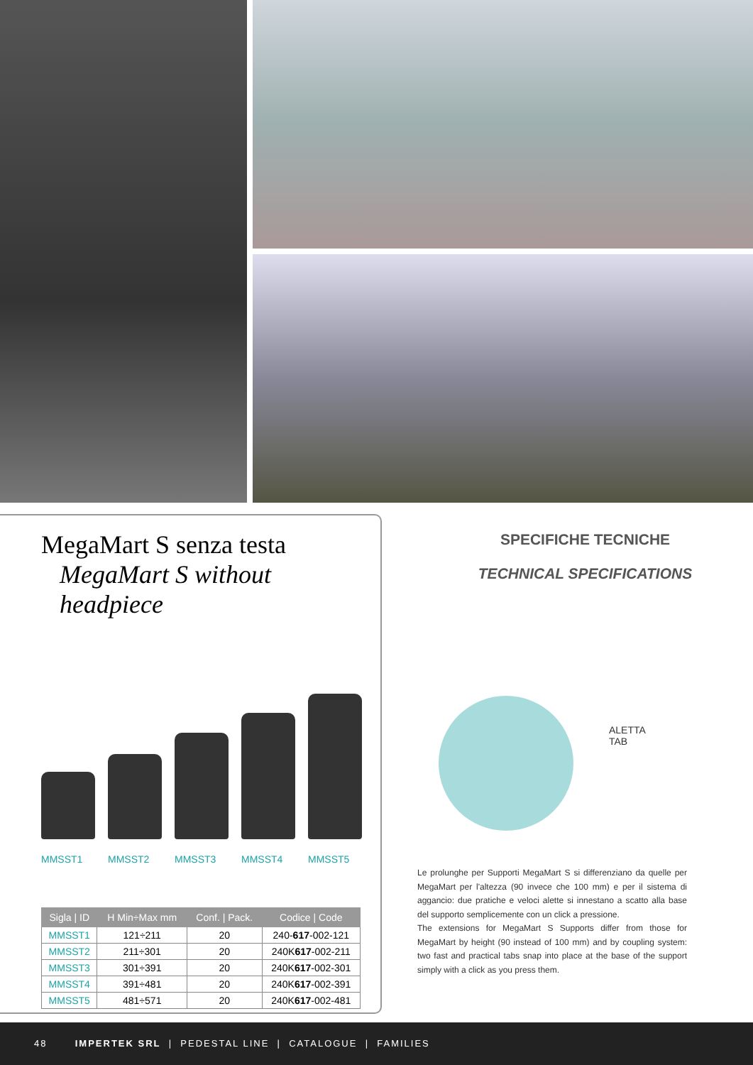MegaMart S senza testa
MegaMart S without headpiece
MMSST1 MMSST2 MMSST3 MMSST4 MMSST5
| Sigla / ID | H Min÷Max mm | Conf. / Pack. | Codice / Code |
| --- | --- | --- | --- |
| MMSST1 | 121÷211 | 20 | 240- 617 -002-121 |
| MMSST2 | 211÷301 | 20 | 240K 617 -002-211 |
| MMSST3 | 301÷391 | 20 | 240K 617 -002-301 |
| MMSST4 | 391÷481 | 20 | 240K 617 -002-391 |
| MMSST5 | 481÷571 | 20 | 240K 617 -002-481 |
SPECIFICHE TECNICHE
TECHNICAL SPECIFICATIONS
ALETTA
TAB
Le prolunghe per Supporti MegaMart S si differenziano da quelle per MegaMart per l'altezza (90 invece che 100 mm) e per il sistema di aggancio: due pratiche e veloci alette si innestano a scatto alla base del supporto semplicemente con un click a pressione.
The extensions for MegaMart S Supports differ from those for MegaMart by height (90 instead of 100 mm) and by coupling system: two fast and practical tabs snap into place at the base of the support simply with a click as you press them.
48 IMPERTEK SRL | PEDESTAL LINE | CATALOGUE | FAMILIES